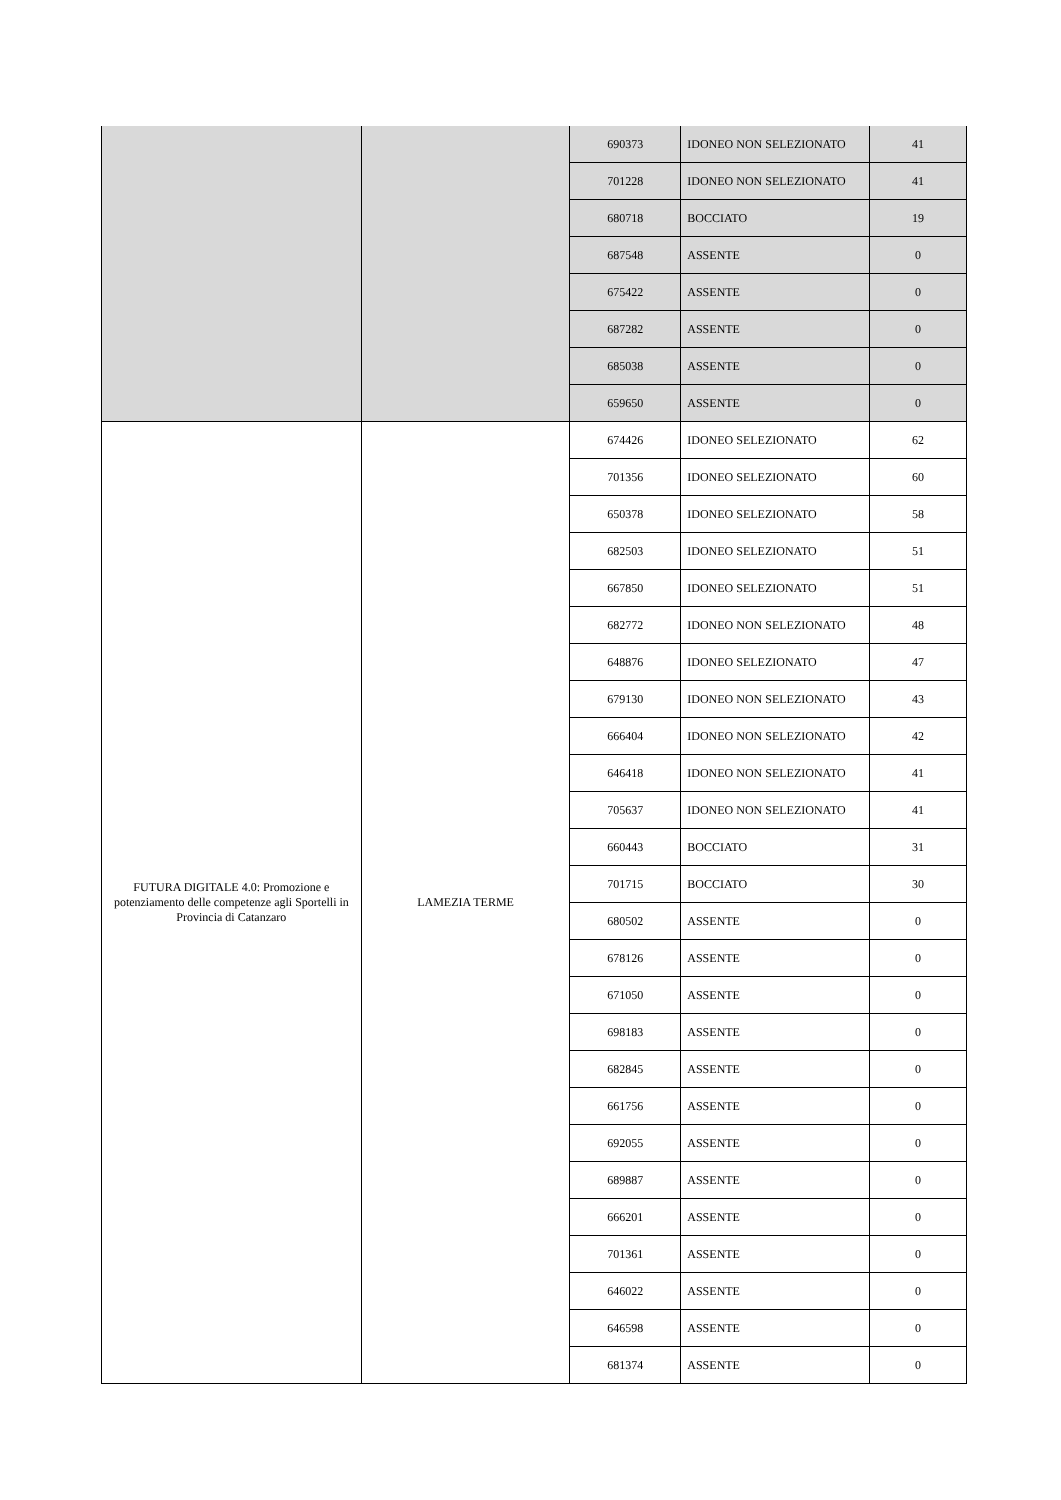| | | 690373 | IDONEO NON SELEZIONATO | 41 |
| | | 701228 | IDONEO NON SELEZIONATO | 41 |
| | | 680718 | BOCCIATO | 19 |
| | | 687548 | ASSENTE | 0 |
| | | 675422 | ASSENTE | 0 |
| | | 687282 | ASSENTE | 0 |
| | | 685038 | ASSENTE | 0 |
| | | 659650 | ASSENTE | 0 |
| FUTURA DIGITALE 4.0: Promozione e potenziamento delle competenze agli Sportelli in Provincia di Catanzaro | LAMEZIA TERME | 674426 | IDONEO SELEZIONATO | 62 |
| | | 701356 | IDONEO SELEZIONATO | 60 |
| | | 650378 | IDONEO SELEZIONATO | 58 |
| | | 682503 | IDONEO SELEZIONATO | 51 |
| | | 667850 | IDONEO SELEZIONATO | 51 |
| | | 682772 | IDONEO NON SELEZIONATO | 48 |
| | | 648876 | IDONEO SELEZIONATO | 47 |
| | | 679130 | IDONEO NON SELEZIONATO | 43 |
| | | 666404 | IDONEO NON SELEZIONATO | 42 |
| | | 646418 | IDONEO NON SELEZIONATO | 41 |
| | | 705637 | IDONEO NON SELEZIONATO | 41 |
| | | 660443 | BOCCIATO | 31 |
| | | 701715 | BOCCIATO | 30 |
| | | 680502 | ASSENTE | 0 |
| | | 678126 | ASSENTE | 0 |
| | | 671050 | ASSENTE | 0 |
| | | 698183 | ASSENTE | 0 |
| | | 682845 | ASSENTE | 0 |
| | | 661756 | ASSENTE | 0 |
| | | 692055 | ASSENTE | 0 |
| | | 689887 | ASSENTE | 0 |
| | | 666201 | ASSENTE | 0 |
| | | 701361 | ASSENTE | 0 |
| | | 646022 | ASSENTE | 0 |
| | | 646598 | ASSENTE | 0 |
| | | 681374 | ASSENTE | 0 |